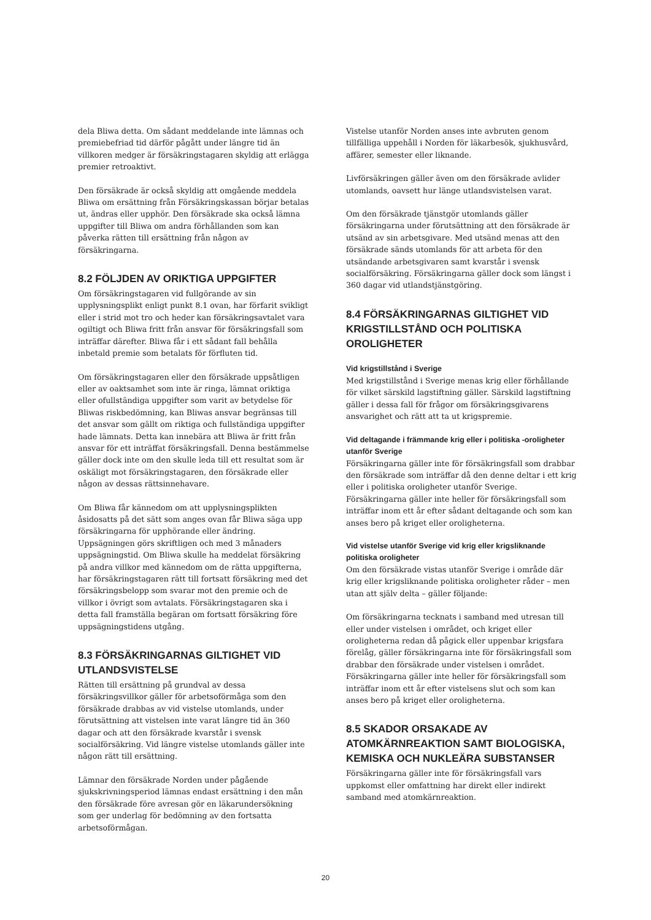dela Bliwa detta. Om sådant meddelande inte lämnas och premiebefriad tid därför pågått under längre tid än villkoren medger är försäkringstagaren skyldig att erlägga premier retroaktivt.
Den försäkrade är också skyldig att omgående meddela Bliwa om ersättning från Försäkringskassan börjar betalas ut, ändras eller upphör. Den försäkrade ska också lämna uppgifter till Bliwa om andra förhållanden som kan påverka rätten till ersättning från någon av försäkringarna.
8.2 FÖLJDEN AV ORIKTIGA UPPGIFTER
Om försäkringstagaren vid fullgörande av sin upplysningsplikt enligt punkt 8.1 ovan, har förfarit svikligt eller i strid mot tro och heder kan försäkringsavtalet vara ogiltigt och Bliwa fritt från ansvar för försäkringsfall som inträffar därefter. Bliwa får i ett sådant fall behålla inbetald premie som betalats för förfluten tid.
Om försäkringstagaren eller den försäkrade uppsåtligen eller av oaktsamhet som inte är ringa, lämnat oriktiga eller ofullständiga uppgifter som varit av betydelse för Bliwas riskbedömning, kan Bliwas ansvar begränsas till det ansvar som gällt om riktiga och fullständiga uppgifter hade lämnats. Detta kan innebära att Bliwa är fritt från ansvar för ett inträffat försäkringsfall. Denna bestämmelse gäller dock inte om den skulle leda till ett resultat som är oskäligt mot försäkringstagaren, den försäkrade eller någon av dessas rättsinnehavare.
Om Bliwa får kännedom om att upplysningsplikten åsidosatts på det sätt som anges ovan får Bliwa säga upp försäkringarna för upphörande eller ändring. Uppsägningen görs skriftligen och med 3 månaders uppsägningstid. Om Bliwa skulle ha meddelat försäkring på andra villkor med kännedom om de rätta uppgifterna, har försäkringstagaren rätt till fortsatt försäkring med det försäkringsbelopp som svarar mot den premie och de villkor i övrigt som avtalats. Försäkringstagaren ska i detta fall framställa begäran om fortsatt försäkring före uppsägningstidens utgång.
8.3 FÖRSÄKRINGARNAS GILTIGHET VID UTLANDSVISTELSE
Rätten till ersättning på grundval av dessa försäkringsvillkor gäller för arbetsoförmåga som den försäkrade drabbas av vid vistelse utomlands, under förutsättning att vistelsen inte varat längre tid än 360 dagar och att den försäkrade kvarstår i svensk socialförsäkring. Vid längre vistelse utomlands gäller inte någon rätt till ersättning.
Lämnar den försäkrade Norden under pågående sjukskrivningsperiod lämnas endast ersättning i den mån den försäkrade före avresan gör en läkarundersökning som ger underlag för bedömning av den fortsatta arbetsoförmågan.
Vistelse utanför Norden anses inte avbruten genom tillfälliga uppehåll i Norden för läkarbesök, sjukhusvård, affärer, semester eller liknande.
Livförsäkringen gäller även om den försäkrade avlider utomlands, oavsett hur länge utlandsvistelsen varat.
Om den försäkrade tjänstgör utomlands gäller försäkringarna under förutsättning att den försäkrade är utsänd av sin arbetsgivare. Med utsänd menas att den försäkrade sänds utomlands för att arbeta för den utsändande arbetsgivaren samt kvarstår i svensk socialförsäkring. Försäkringarna gäller dock som längst i 360 dagar vid utlandstjänstgöring.
8.4 FÖRSÄKRINGARNAS GILTIGHET VID KRIGSTILLSTÅND OCH POLITISKA OROLIGHETER
Vid krigstillstånd i Sverige
Med krigstillstånd i Sverige menas krig eller förhållande för vilket särskild lagstiftning gäller. Särskild lagstiftning gäller i dessa fall för frågor om försäkringsgivarens ansvarighet och rätt att ta ut krigspremie.
Vid deltagande i främmande krig eller i politiska -oroligheter utanför Sverige
Försäkringarna gäller inte för försäkringsfall som drabbar den försäkrade som inträffar då den denne deltar i ett krig eller i politiska oroligheter utanför Sverige. Försäkringarna gäller inte heller för försäkringsfall som inträffar inom ett år efter sådant deltagande och som kan anses bero på kriget eller oroligheterna.
Vid vistelse utanför Sverige vid krig eller krigsliknande politiska oroligheter
Om den försäkrade vistas utanför Sverige i område där krig eller krigsliknande politiska oroligheter råder – men utan att själv delta – gäller följande:
Om försäkringarna tecknats i samband med utresan till eller under vistelsen i området, och kriget eller oroligheterna redan då pågick eller uppenbar krigsfara förelåg, gäller försäkringarna inte för försäkringsfall som drabbar den försäkrade under vistelsen i området. Försäkringarna gäller inte heller för försäkringsfall som inträffar inom ett år efter vistelsens slut och som kan anses bero på kriget eller oroligheterna.
8.5 SKADOR ORSAKADE AV ATOMKÄRNREAKTION SAMT BIOLOGISKA, KEMISKA OCH NUKLEÄRA SUBSTANSER
Försäkringarna gäller inte för försäkringsfall vars uppkomst eller omfattning har direkt eller indirekt samband med atomkärnreaktion.
20